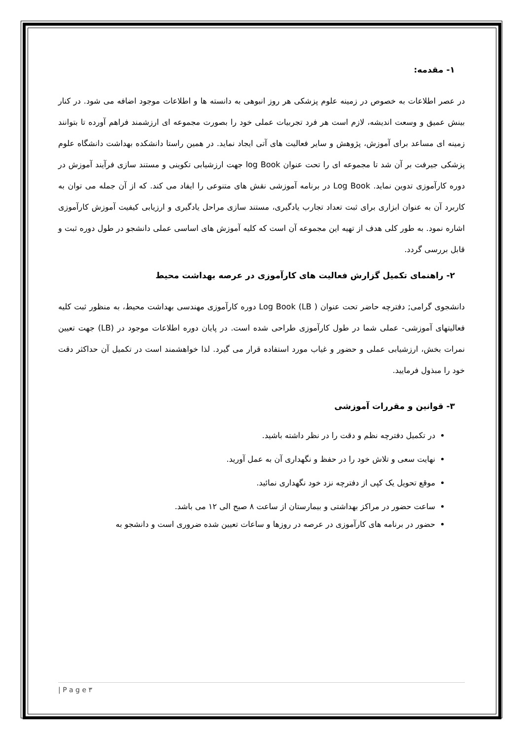۱- مقدمه:
در عصر اطلاعات به خصوص در زمینه علوم پزشکی هر روز انبوهی به دانسته ها و اطلاعات موجود اضافه می شود. در کنار بینش عمیق و وسعت اندیشه، لازم است هر فرد تجربیات عملی خود را بصورت مجموعه ای ارزشمند فراهم آورده تا بتوانند زمینه ای مساعد برای آموزش، پژوهش و سایر فعالیت های آتی ایجاد نماید. در همین راستا دانشکده بهداشت دانشگاه علوم پزشکی جیرفت بر آن شد تا مجموعه ای را تحت عنوان log Book جهت ارزشیابی تکوینی و مستند سازی فرآیند آموزش در دوره کارآموزی تدوین نماید. Log Book در برنامه آموزشی نقش های متنوعی را ایفاد می کند. که از آن جمله می توان به کاربرد آن به عنوان ابزاری برای ثبت تعداد تجارب یادگیری، مستند سازی مراحل یادگیری و ارزیابی کیفیت آموزش کارآموزی اشاره نمود. به طور کلی هدف از تهیه این مجموعه آن است که کلیه آموزش های اساسی عملی دانشجو در طول دوره ثبت و قابل بررسی گردد.
۲- راهنمای تکمیل گزارش فعالیت های کارآموزی در عرصه بهداشت محیط
دانشجوی گرامی; دفترچه حاضر تحت عنوان ( Log Book (LB دوره کارآموزی مهندسی بهداشت محیط، به منظور ثبت کلیه فعالیتهای آموزشی- عملی شما در طول کارآموزی طراحی شده است. در پایان دوره اطلاعات موجود در (LB) جهت تعیین نمرات بخش، ارزشیابی عملی و حضور و غیاب مورد استفاده قرار می گیرد. لذا خواهشمند است در تکمیل آن حداکثر دقت خود را مبذول فرمایید.
۳- قوانین و مقررات آموزشی
در تکمیل دفترچه نظم و دقت را در نظر داشته باشید.
نهایت سعی و تلاش خود را در حفظ و نگهداری آن به عمل آورید.
موقع تحویل یک کپی از دفترچه نزد خود نگهداری نمائید.
ساعت حضور در مراکز بهداشتی و بیمارستان از ساعت ۸ صبح الی ۱۲ می باشد.
حضور در برنامه های کارآموزی در عرصه در روزها و ساعات تعیین شده ضروری است و دانشجو به
| P a g e ۳